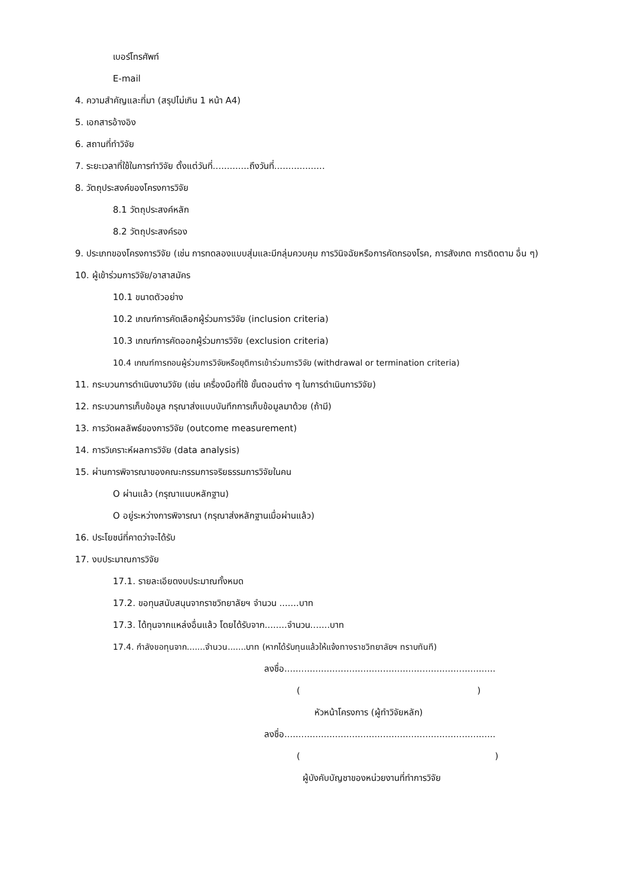เบอร์โทรศัพท์
E-mail
4. ความสำคัญและที่มา (สรุปไม่เกิน 1 หน้า A4)
5. เอกสารอ้างอิง
6. สถานที่ทำวิจัย
7. ระยะเวลาที่ใช้ในการทำวิจัย ตั้งแต่วันที่.............ถึงวันที่..................
8. วัตถุประสงค์ของโครงการวิจัย
8.1 วัตถุประสงค์หลัก
8.2 วัตถุประสงค์รอง
9. ประเภทของโครงการวิจัย (เช่น การทดลองแบบสุ่มและมีกลุ่มควบคุม การวินิจฉัยหรือการคัดกรองโรค, การสังเกต การติดตาม อื่น ๆ)
10. ผู้เข้าร่วมการวิจัย/อาสาสมัคร
10.1 ขนาดตัวอย่าง
10.2 เกณฑ์การคัดเลือกผู้ร่วมการวิจัย (inclusion criteria)
10.3 เกณฑ์การคัดออกผู้ร่วมการวิจัย (exclusion criteria)
10.4 เกณฑ์การถอนผู้ร่วมการวิจัยหรือยุติการเข้าร่วมการวิจัย (withdrawal or termination criteria)
11. กระบวนการดำเนินงานวิจัย (เช่น เครื่องมือที่ใช้ ขั้นตอนต่าง ๆ ในการดำเนินการวิจัย)
12. กระบวนการเก็บข้อมูล กรุณาส่งแบบบันทึกการเก็บข้อมูลมาด้วย (ถ้ามี)
13. การวัดผลลัพธ์ของการวิจัย (outcome measurement)
14. การวิเคราะห์ผลการวิจัย (data analysis)
15. ผ่านการพิจารณาของคณะกรรมการจริยธรรมการวิจัยในคน
O ผ่านแล้ว (กรุณาแนบหลักฐาน)
O อยู่ระหว่างการพิจารณา (กรุณาส่งหลักฐานเมื่อผ่านแล้ว)
16. ประโยชน์ที่คาดว่าจะได้รับ
17. งบประมาณการวิจัย
17.1. รายละเอียดงบประมาณทั้งหมด
17.2. ขอทุนสนับสนุนจากราชวิทยาลัยฯ จำนวน .......บาท
17.3. ได้ทุนจากแหล่งอื่นแล้ว โดยได้รับจาก........จำนวน.......บาท
17.4. กำลังขอทุนจาก.......จำนวน.......บาท (หากได้รับทุนแล้วให้แจ้งทางราชวิทยาลัยฯ ทราบทันที)
ลงชื่อ...........................................................................
( )
หัวหน้าโครงการ (ผู้ทำวิจัยหลัก)
ลงชื่อ...........................................................................
( )
ผู้บังคับบัญชาของหน่วยงานที่ทำการวิจัย